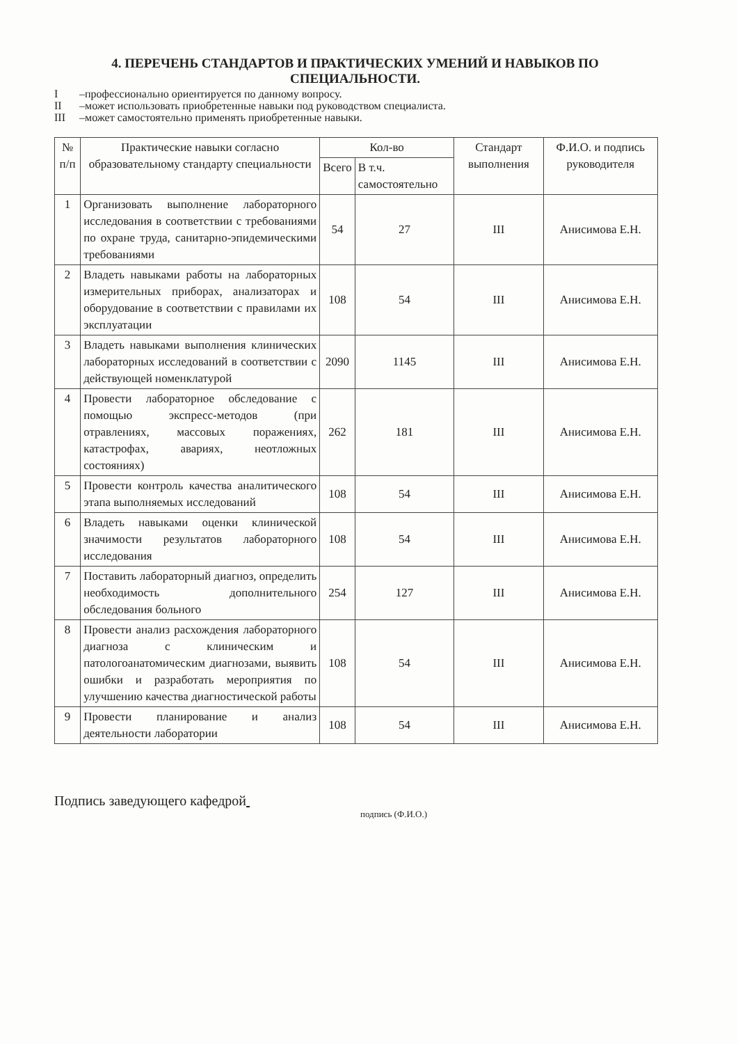4. ПЕРЕЧЕНЬ СТАНДАРТОВ И ПРАКТИЧЕСКИХ УМЕНИЙ И НАВЫКОВ ПО СПЕЦИАЛЬНОСТИ.
I –профессионально ориентируется по данному вопросу.
II –может использовать приобретенные навыки под руководством специалиста.
III –может самостоятельно применять приобретенные навыки.
| № п/п | Практические навыки согласно образовательному стандарту специальности | Кол-во | | Стандарт выполнения | Ф.И.О. и подпись руководителя |
| --- | --- | --- | --- | --- | --- |
| | | Всего | В т.ч. самостоятельно | | |
| 1 | Организовать выполнение лабораторного исследования в соответствии с требованиями по охране труда, санитарно-эпидемическими требованиями | 54 | 27 | III | Анисимова Е.Н. |
| 2 | Владеть навыками работы на лабораторных измерительных приборах, анализаторах и оборудование в соответствии с правилами их эксплуатации | 108 | 54 | III | Анисимова Е.Н. |
| 3 | Владеть навыками выполнения клинических лабораторных исследований в соответствии с действующей номенклатурой | 2090 | 1145 | III | Анисимова Е.Н. |
| 4 | Провести лабораторное обследование с помощью экспресс-методов (при отравлениях, массовых поражениях, катастрофах, авариях, неотложных состояниях) | 262 | 181 | III | Анисимова Е.Н. |
| 5 | Провести контроль качества аналитического этапа выполняемых исследований | 108 | 54 | III | Анисимова Е.Н. |
| 6 | Владеть навыками оценки клинической значимости результатов лабораторного исследования | 108 | 54 | III | Анисимова Е.Н. |
| 7 | Поставить лабораторный диагноз, определить необходимость дополнительного обследования больного | 254 | 127 | III | Анисимова Е.Н. |
| 8 | Провести анализ расхождения лабораторного диагноза с клиническим и патологоанатомическим диагнозами, выявить ошибки и разработать мероприятия по улучшению качества диагностической работы | 108 | 54 | III | Анисимова Е.Н. |
| 9 | Провести планирование и анализ деятельности лаборатории | 108 | 54 | III | Анисимова Е.Н. |
Подпись заведующего кафедрой
подпись (Ф.И.О.)